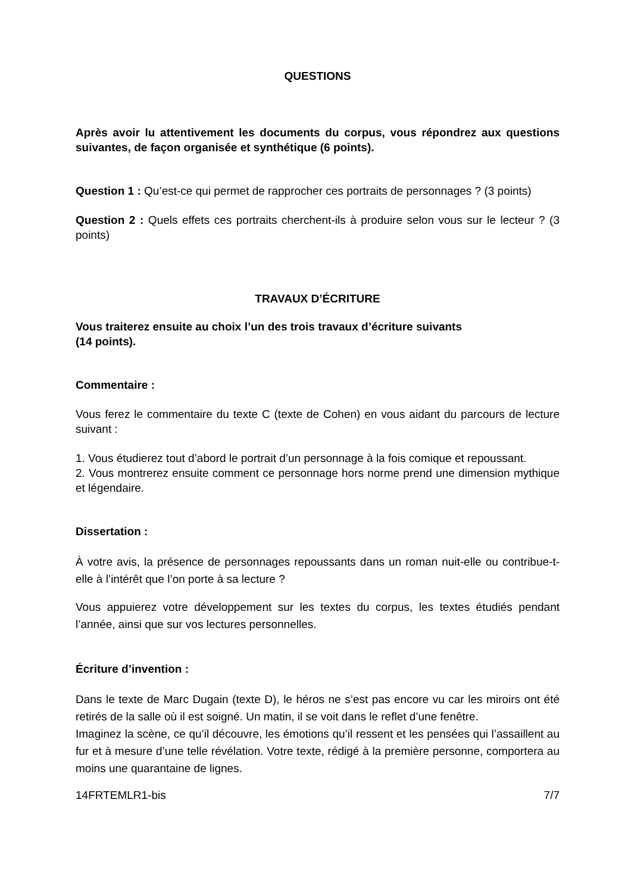QUESTIONS
Après avoir lu attentivement les documents du corpus, vous répondrez aux questions suivantes, de façon organisée et synthétique (6 points).
Question 1 : Qu’est-ce qui permet de rapprocher ces portraits de personnages ? (3 points)
Question 2 : Quels effets ces portraits cherchent-ils à produire selon vous sur le lecteur ? (3 points)
TRAVAUX D’ÉCRITURE
Vous traiterez ensuite au choix l’un des trois travaux d’écriture suivants
(14 points).
Commentaire :
Vous ferez le commentaire du texte C (texte de Cohen) en vous aidant du parcours de lecture suivant :
1. Vous étudierez tout d’abord le portrait d’un personnage à la fois comique et repoussant.
2. Vous montrerez ensuite comment ce personnage hors norme prend une dimension mythique et légendaire.
Dissertation :
À votre avis, la présence de personnages repoussants dans un roman nuit-elle ou contribue-t-elle à l’intérêt que l’on porte à sa lecture ?
Vous appuierez votre développement sur les textes du corpus, les textes étudiés pendant l’année, ainsi que sur vos lectures personnelles.
Écriture d’invention :
Dans le texte de Marc Dugain (texte D), le héros ne s’est pas encore vu car les miroirs ont été retirés de la salle où il est soigné. Un matin, il se voit dans le reflet d’une fenêtre.
Imaginez la scène, ce qu’il découvre, les émotions qu’il ressent et les pensées qui l’assaillent au fur et à mesure d’une telle révélation. Votre texte, rédigé à la première personne, comportera au moins une quarantaine de lignes.
14FRTEMLR1-bis 7/7